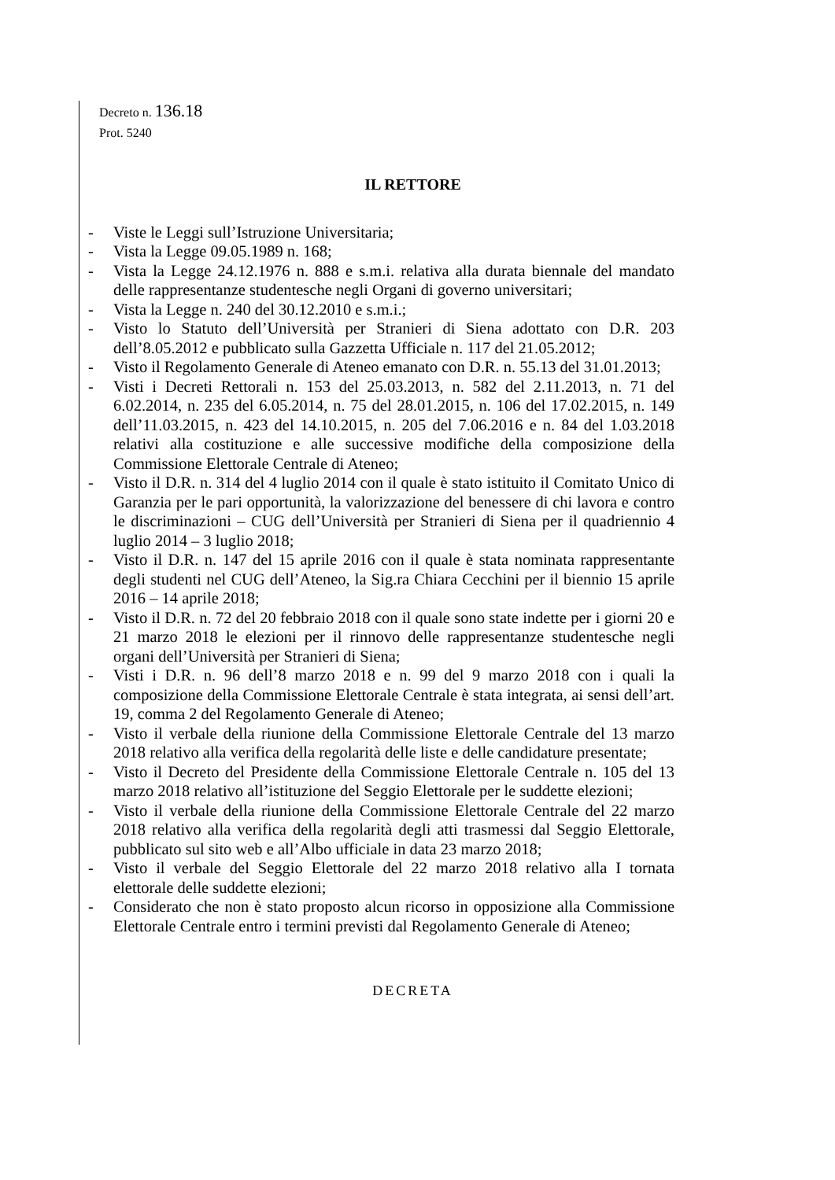Decreto n. 136.18
Prot. 5240
IL RETTORE
- Viste le Leggi sull’Istruzione Universitaria;
- Vista la Legge 09.05.1989 n. 168;
- Vista la Legge 24.12.1976 n. 888 e s.m.i. relativa alla durata biennale del mandato delle rappresentanze studentesche negli Organi di governo universitari;
- Vista la Legge n. 240 del 30.12.2010 e s.m.i.;
- Visto lo Statuto dell’Università per Stranieri di Siena adottato con D.R. 203 dell’8.05.2012 e pubblicato sulla Gazzetta Ufficiale n. 117 del 21.05.2012;
- Visto il Regolamento Generale di Ateneo emanato con D.R. n. 55.13 del 31.01.2013;
- Visti i Decreti Rettorali n. 153 del 25.03.2013, n. 582 del 2.11.2013, n. 71 del 6.02.2014, n. 235 del 6.05.2014, n. 75 del 28.01.2015, n. 106 del 17.02.2015, n. 149 dell’11.03.2015, n. 423 del 14.10.2015, n. 205 del 7.06.2016 e n. 84 del 1.03.2018 relativi alla costituzione e alle successive modifiche della composizione della Commissione Elettorale Centrale di Ateneo;
- Visto il D.R. n. 314 del 4 luglio 2014 con il quale è stato istituito il Comitato Unico di Garanzia per le pari opportunità, la valorizzazione del benessere di chi lavora e contro le discriminazioni – CUG dell’Università per Stranieri di Siena per il quadriennio 4 luglio 2014 – 3 luglio 2018;
- Visto il D.R. n. 147 del 15 aprile 2016 con il quale è stata nominata rappresentante degli studenti nel CUG dell’Ateneo, la Sig.ra Chiara Cecchini per il biennio 15 aprile 2016 – 14 aprile 2018;
- Visto il D.R. n. 72 del 20 febbraio 2018 con il quale sono state indette per i giorni 20 e 21 marzo 2018 le elezioni per il rinnovo delle rappresentanze studentesche negli organi dell’Università per Stranieri di Siena;
- Visti i D.R. n. 96 dell’8 marzo 2018 e n. 99 del 9 marzo 2018 con i quali la composizione della Commissione Elettorale Centrale è stata integrata, ai sensi dell’art. 19, comma 2 del Regolamento Generale di Ateneo;
- Visto il verbale della riunione della Commissione Elettorale Centrale del 13 marzo 2018 relativo alla verifica della regolarità delle liste e delle candidature presentate;
- Visto il Decreto del Presidente della Commissione Elettorale Centrale n. 105 del 13 marzo 2018 relativo all’istituzione del Seggio Elettorale per le suddette elezioni;
- Visto il verbale della riunione della Commissione Elettorale Centrale del 22 marzo 2018 relativo alla verifica della regolarità degli atti trasmessi dal Seggio Elettorale, pubblicato sul sito web e all’Albo ufficiale in data 23 marzo 2018;
- Visto il verbale del Seggio Elettorale del 22 marzo 2018 relativo alla I tornata elettorale delle suddette elezioni;
- Considerato che non è stato proposto alcun ricorso in opposizione alla Commissione Elettorale Centrale entro i termini previsti dal Regolamento Generale di Ateneo;
DECRETA